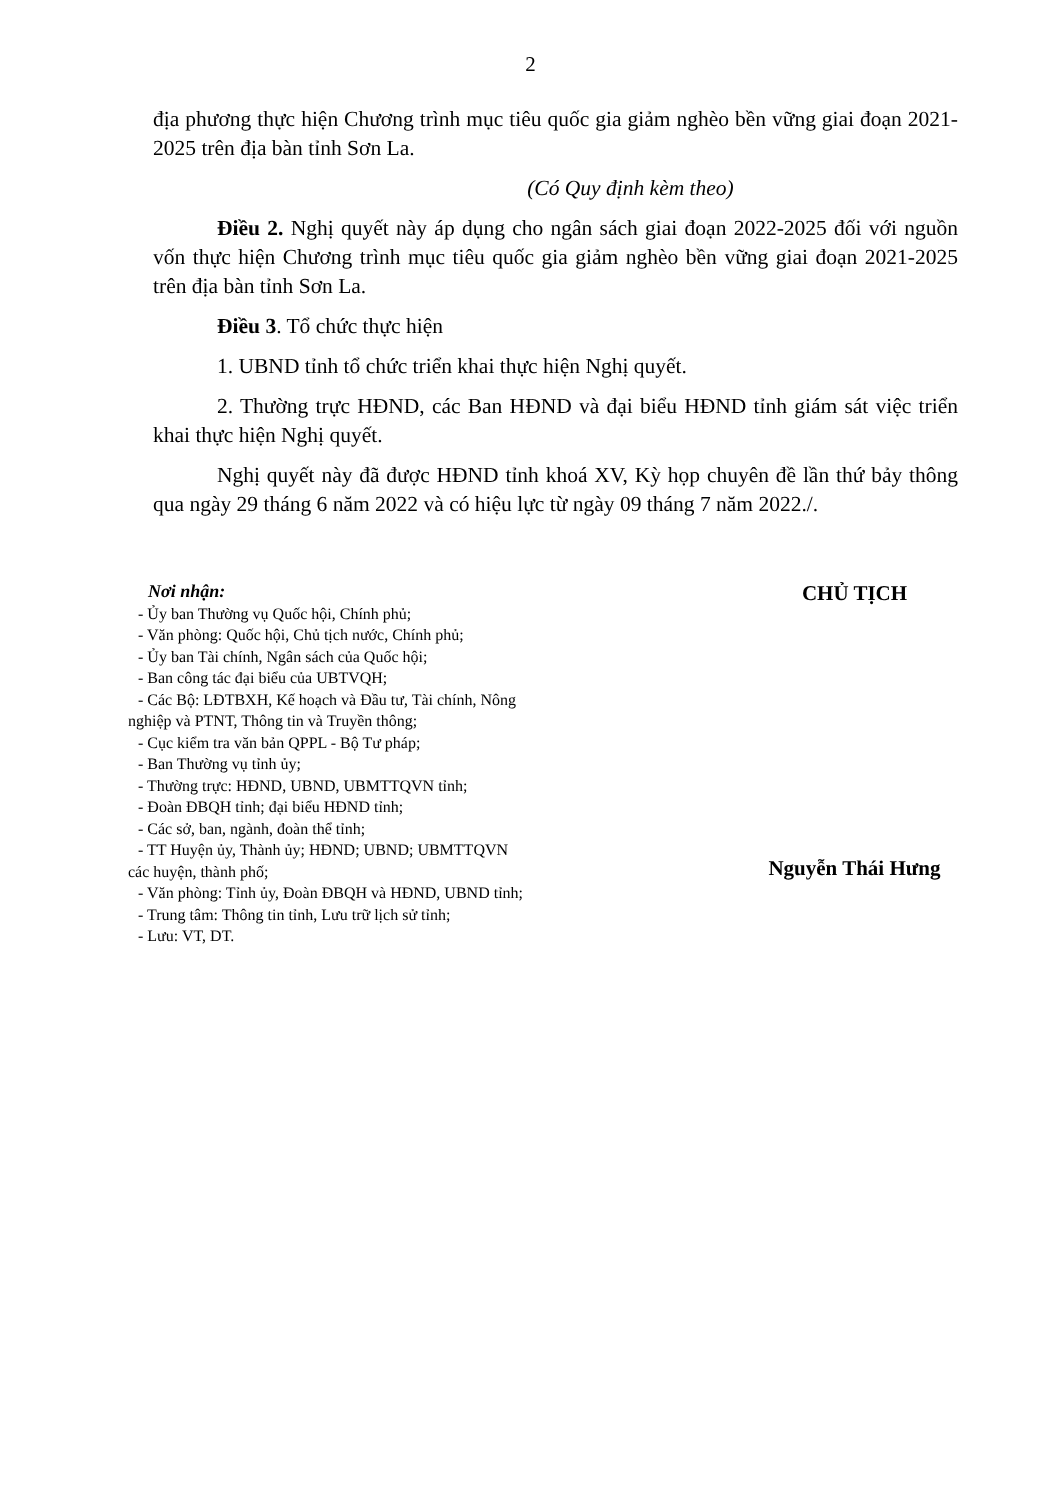2
địa phương thực hiện Chương trình mục tiêu quốc gia giảm nghèo bền vững giai đoạn 2021-2025 trên địa bàn tỉnh Sơn La.
(Có Quy định kèm theo)
Điều 2. Nghị quyết này áp dụng cho ngân sách giai đoạn 2022-2025 đối với nguồn vốn thực hiện Chương trình mục tiêu quốc gia giảm nghèo bền vững giai đoạn 2021-2025 trên địa bàn tỉnh Sơn La.
Điều 3. Tổ chức thực hiện
1. UBND tỉnh tổ chức triển khai thực hiện Nghị quyết.
2. Thường trực HĐND, các Ban HĐND và đại biểu HĐND tỉnh giám sát việc triển khai thực hiện Nghị quyết.
Nghị quyết này đã được HĐND tỉnh khoá XV, Kỳ họp chuyên đề lần thứ bảy thông qua ngày 29 tháng 6 năm 2022 và có hiệu lực từ ngày 09 tháng 7 năm 2022./.
Nơi nhận:
- Ủy ban Thường vụ Quốc hội, Chính phủ;
- Văn phòng: Quốc hội, Chủ tịch nước, Chính phủ;
- Ủy ban Tài chính, Ngân sách của Quốc hội;
- Ban công tác đại biểu của UBTVQH;
- Các Bộ: LĐTBXH, Kế hoạch và Đầu tư, Tài chính, Nông
nghiệp và PTNT, Thông tin và Truyền thông;
- Cục kiểm tra văn bản QPPL - Bộ Tư pháp;
- Ban Thường vụ tỉnh ủy;
- Thường trực: HĐND, UBND, UBMTTQVN tỉnh;
- Đoàn ĐBQH tỉnh; đại biểu HĐND tỉnh;
- Các sở, ban, ngành, đoàn thể tỉnh;
- TT Huyện ủy, Thành ủy; HĐND; UBND; UBMTTQVN
các huyện, thành phố;
- Văn phòng: Tỉnh ủy, Đoàn ĐBQH và HĐND, UBND tỉnh;
- Trung tâm: Thông tin tỉnh, Lưu trữ lịch sử tỉnh;
- Lưu: VT, DT.
CHỦ TỊCH
Nguyễn Thái Hưng